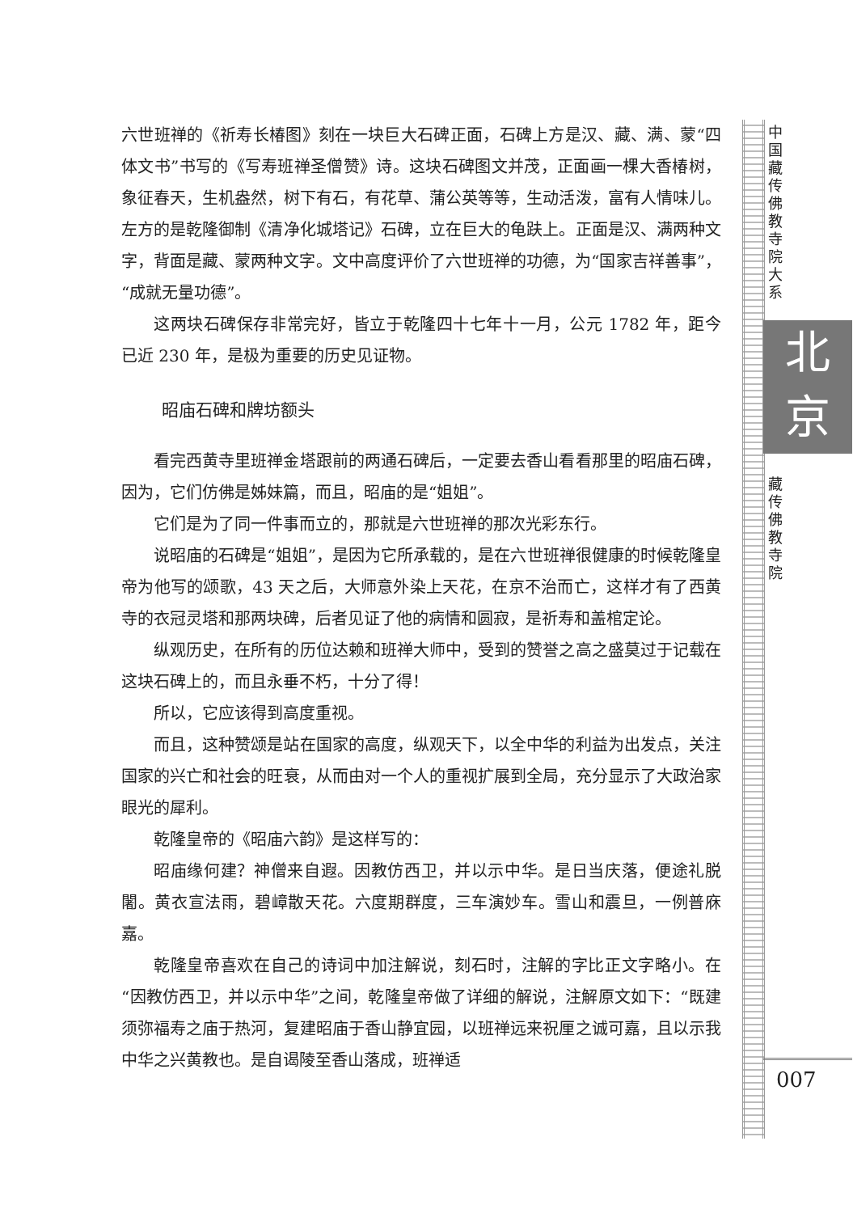六世班禅的《祈寿长椿图》刻在一块巨大石碑正面，石碑上方是汉、藏、满、蒙“四体文书”书写的《写寿班禅圣僧赞》诗。这块石碑图文并茂，正面画一棵大香椿树，象征春天，生机盎然，树下有石，有花草、蒲公英等等，生动活泼，富有人情味儿。左方的是乾隆御制《清净化城塔记》石碑，立在巨大的龟趺上。正面是汉、满两种文字，背面是藏、蒙两种文字。文中高度评价了六世班禅的功德，为“国家吉祥善事”，“成就无量功德”。
这两块石碑保存非常完好，皆立于乾隆四十七年十一月，公元 1782 年，距今已近 230 年，是极为重要的历史见证物。
昭庙石碑和牌坊额头
看完西黄寺里班禅金塔跟前的两通石碑后，一定要去香山看看那里的昭庙石碑，因为，它们仿佛是姊妹篇，而且，昭庙的是“姐姐”。
它们是为了同一件事而立的，那就是六世班禅的那次光彩东行。
说昭庙的石碑是“姐姐”，是因为它所承载的，是在六世班禅很健康的时候乾隆皇帝为他写的颂歌，43 天之后，大师意外染上天花，在京不治而亡，这样才有了西黄寺的衣冠灵塔和那两块碑，后者见证了他的病情和圆寂，是祈寿和盖棺定论。
纵观历史，在所有的历位达赖和班禅大师中，受到的赞誉之高之盛莫过于记载在这块石碑上的，而且永垂不朽，十分了得！
所以，它应该得到高度重视。
而且，这种赞颂是站在国家的高度，纵观天下，以全中华的利益为出发点，关注国家的兴亡和社会的旺衰，从而由对一个人的重视扩展到全局，充分显示了大政治家眼光的犀利。
乾隆皇帝的《昭庙六韵》是这样写的：
昭庙缘何建？神僧来自遐。因教仿西卫，并以示中华。是日当庆落，便途礼脱闍。黄衣宣法雨，碧嶂散天花。六度期群度，三车演妙车。雪山和震旦，一例普庥嘉。
乾隆皇帝喜欢在自己的诗词中加注解说，刻石时，注解的字比正文字略小。在“因教仿西卫，并以示中华”之间，乾隆皇帝做了详细的解说，注解原文如下：“既建须弥福寿之庙于热河，复建昭庙于香山静宜园，以班禅远来祝厘之诚可嘉，且以示我中华之兴黄教也。是自谒陵至香山落成，班禅适
中国藏传佛教寺院大系
北
京
藏传佛教寺院
007